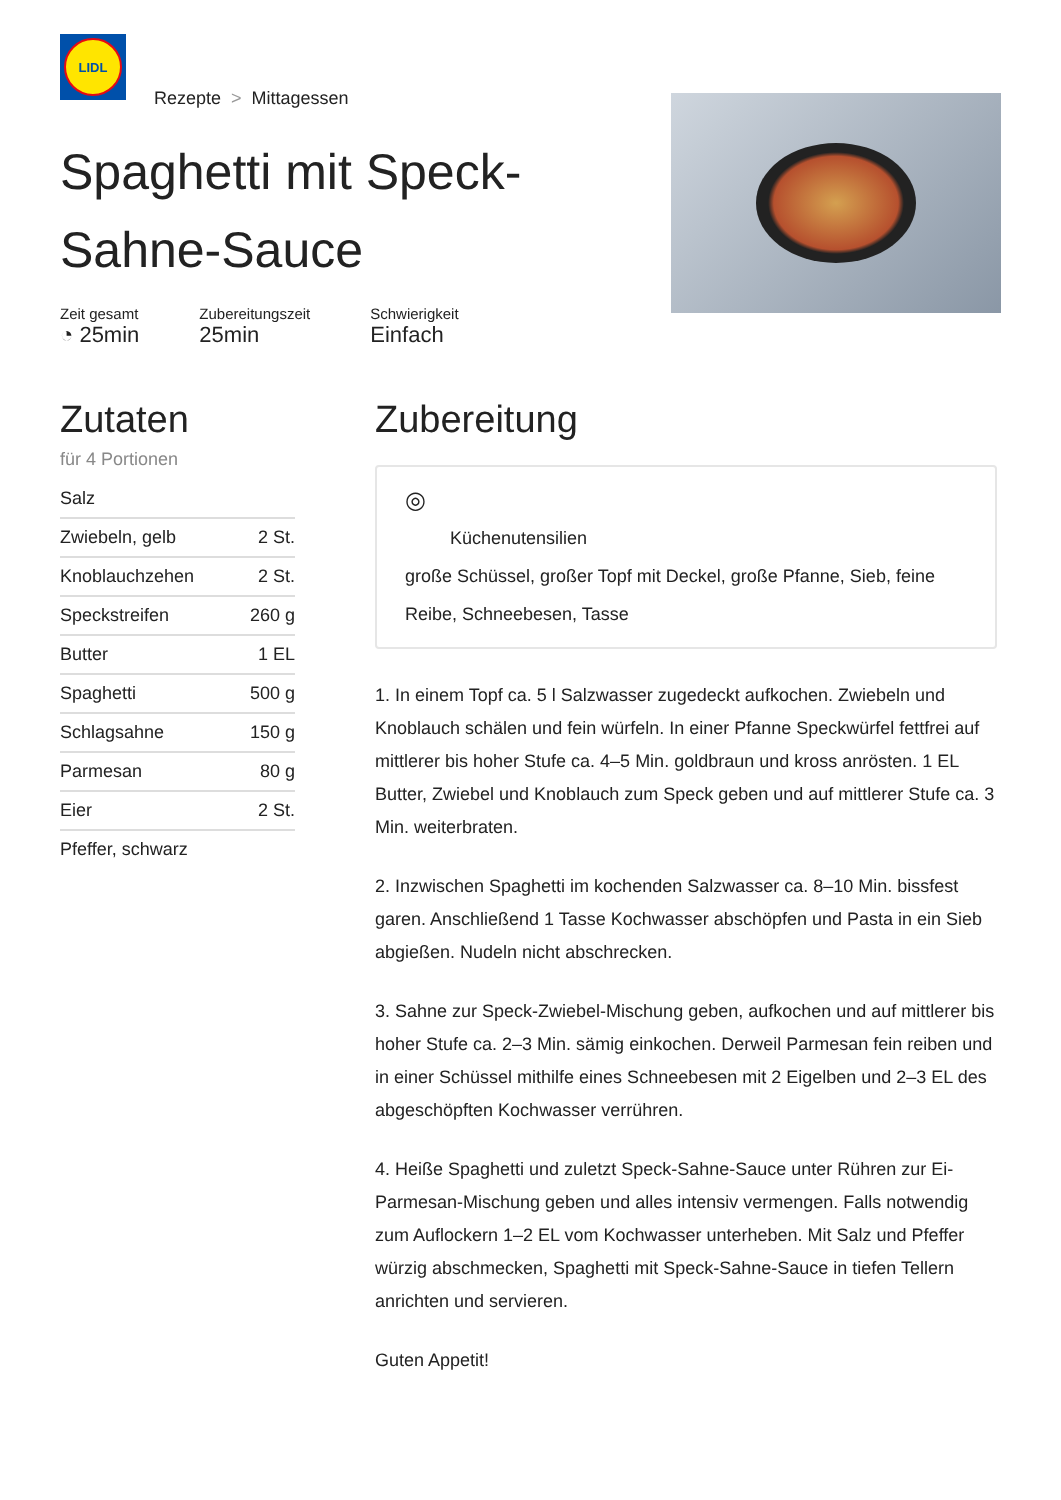LIDL
Rezepte > Mittagessen
Spaghetti mit Speck-Sahne-Sauce
Zeit gesamt
◔ 25min
Zubereitungszeit
25min
Schwierigkeit
Einfach
Zutaten
für 4 Portionen
| Salz | |
| Zwiebeln, gelb | 2 St. |
| Knoblauchzehen | 2 St. |
| Speckstreifen | 260 g |
| Butter | 1 EL |
| Spaghetti | 500 g |
| Schlagsahne | 150 g |
| Parmesan | 80 g |
| Eier | 2 St. |
| Pfeffer, schwarz | |
Zubereitung
◎
Küchenutensilien
große Schüssel, großer Topf mit Deckel, große Pfanne, Sieb, feine Reibe, Schneebesen, Tasse
1. In einem Topf ca. 5 l Salzwasser zugedeckt aufkochen. Zwiebeln und Knoblauch schälen und fein würfeln. In einer Pfanne Speckwürfel fettfrei auf mittlerer bis hoher Stufe ca. 4–5 Min. goldbraun und kross anrösten. 1 EL Butter, Zwiebel und Knoblauch zum Speck geben und auf mittlerer Stufe ca. 3 Min. weiterbraten.
2. Inzwischen Spaghetti im kochenden Salzwasser ca. 8–10 Min. bissfest garen. Anschließend 1 Tasse Kochwasser abschöpfen und Pasta in ein Sieb abgießen. Nudeln nicht abschrecken.
3. Sahne zur Speck-Zwiebel-Mischung geben, aufkochen und auf mittlerer bis hoher Stufe ca. 2–3 Min. sämig einkochen. Derweil Parmesan fein reiben und in einer Schüssel mithilfe eines Schneebesen mit 2 Eigelben und 2–3 EL des abgeschöpften Kochwasser verrühren.
4. Heiße Spaghetti und zuletzt Speck-Sahne-Sauce unter Rühren zur Ei-Parmesan-Mischung geben und alles intensiv vermengen. Falls notwendig zum Auflockern 1–2 EL vom Kochwasser unterheben. Mit Salz und Pfeffer würzig abschmecken, Spaghetti mit Speck-Sahne-Sauce in tiefen Tellern anrichten und servieren.
Guten Appetit!